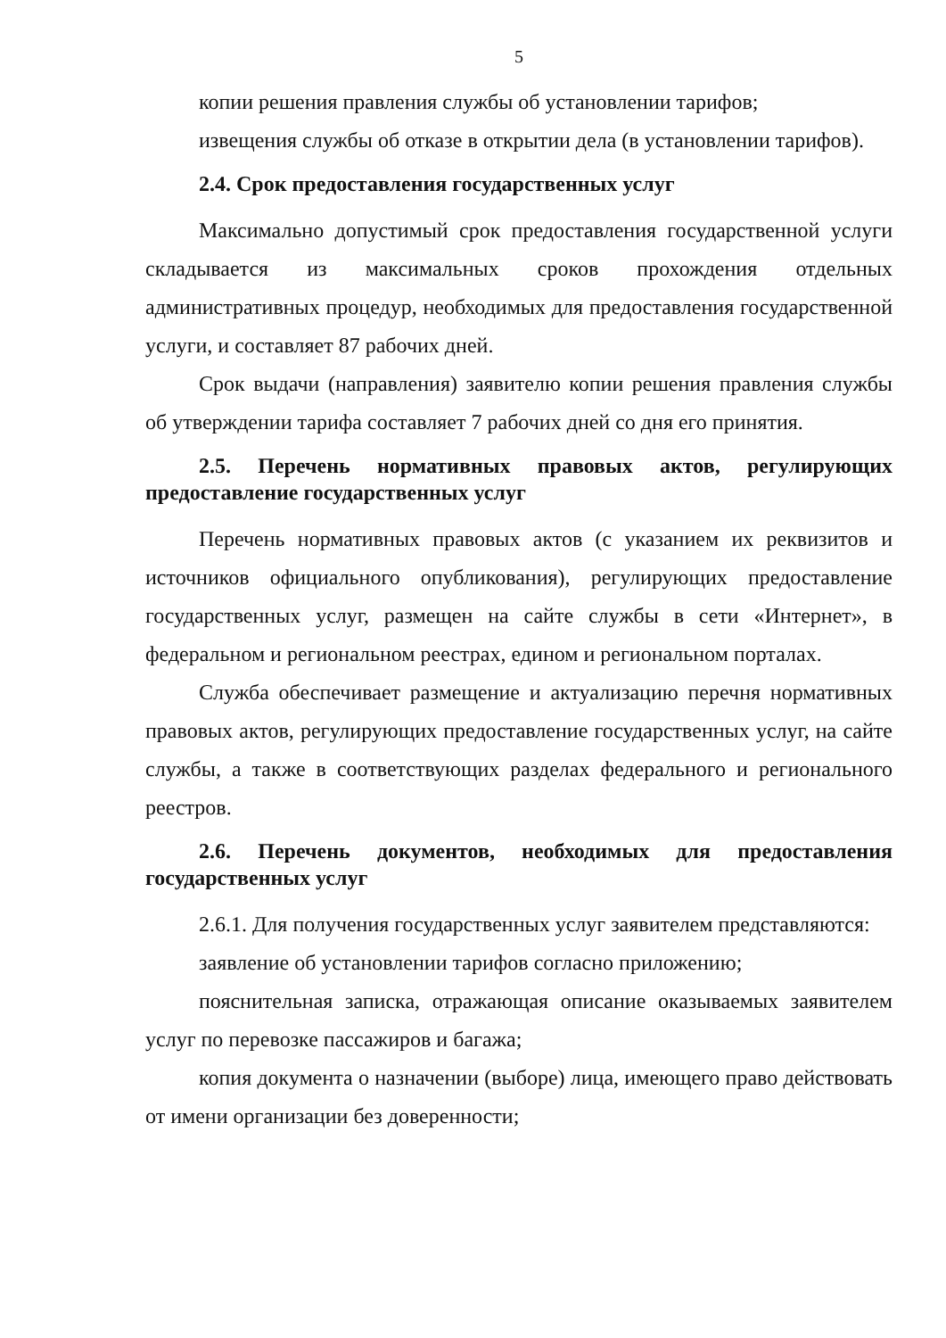5
копии решения правления службы об установлении тарифов;
извещения службы об отказе в открытии дела (в установлении тарифов).
2.4. Срок предоставления государственных услуг
Максимально допустимый срок предоставления государственной услуги складывается из максимальных сроков прохождения отдельных административных процедур, необходимых для предоставления государственной услуги, и составляет 87 рабочих дней.
Срок выдачи (направления) заявителю копии решения правления службы об утверждении тарифа составляет 7 рабочих дней со дня его принятия.
2.5. Перечень нормативных правовых актов, регулирующих предоставление государственных услуг
Перечень нормативных правовых актов (с указанием их реквизитов и источников официального опубликования), регулирующих предоставление государственных услуг, размещен на сайте службы в сети «Интернет», в федеральном и региональном реестрах, едином и региональном порталах.
Служба обеспечивает размещение и актуализацию перечня нормативных правовых актов, регулирующих предоставление государственных услуг, на сайте службы, а также в соответствующих разделах федерального и регионального реестров.
2.6. Перечень документов, необходимых для предоставления государственных услуг
2.6.1. Для получения государственных услуг заявителем представляются:
заявление об установлении тарифов согласно приложению;
пояснительная записка, отражающая описание оказываемых заявителем услуг по перевозке пассажиров и багажа;
копия документа о назначении (выборе) лица, имеющего право действовать от имени организации без доверенности;